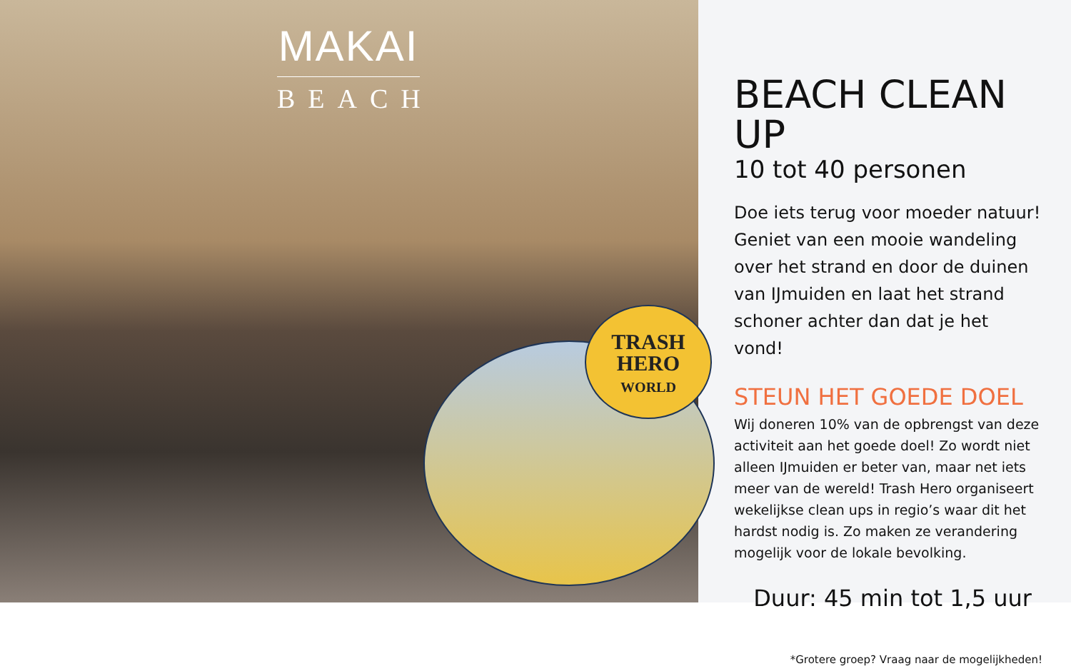MAKAI
BEACH
TRASH
HERO
WORLD
BEACH CLEAN UP
10 tot 40 personen
Doe iets terug voor moeder natuur! Geniet van een mooie wandeling over het strand en door de duinen van IJmuiden en laat het strand schoner achter dan dat je het vond!
STEUN HET GOEDE DOEL
Wij doneren 10% van de opbrengst van deze activiteit aan het goede doel! Zo wordt niet alleen IJmuiden er beter van, maar net iets meer van de wereld! Trash Hero organiseert wekelijkse clean ups in regio’s waar dit het hardst nodig is. Zo maken ze verandering mogelijk voor de lokale bevolking.
Duur: 45 min tot 1,5 uur
*Grotere groep? Vraag naar de mogelijkheden!